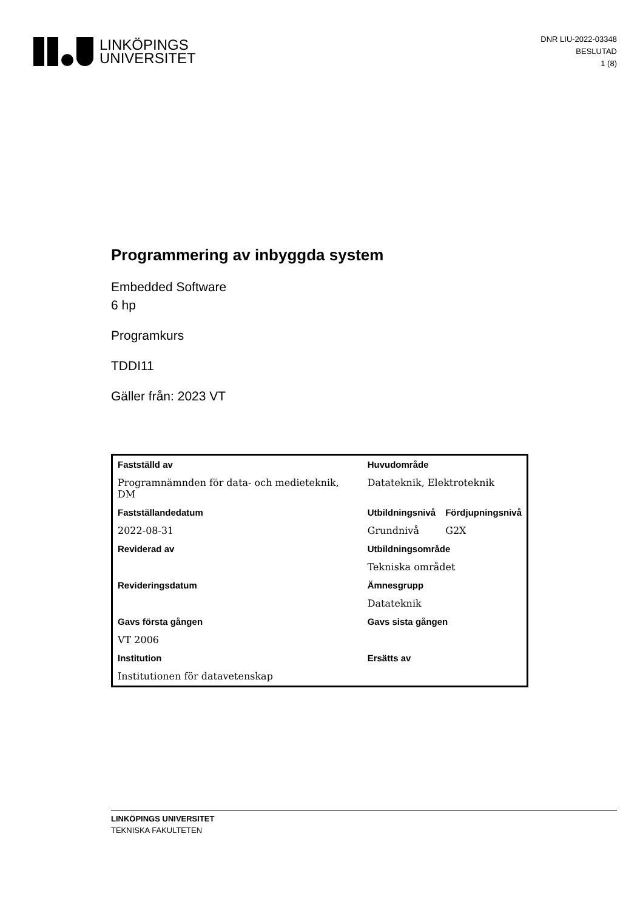LINKÖPINGS
UNIVERSITET
DNR LIU-2022-03348
BESLUTAD
1 (8)
Programmering av inbyggda system
Embedded Software
6 hp
Programkurs
TDDI11
Gäller från: 2023 VT
| Fastställd av | Huvudområde | |
| --- | --- | --- |
| Programnämnden för data- och medieteknik, DM | Datateknik, Elektroteknik | |
| Fastställandedatum | Utbildningsnivå | Fördjupningsnivå |
| 2022-08-31 | Grundnivå | G2X |
| Reviderad av | Utbildningsområde | |
| | Tekniska området | |
| Revideringsdatum | Ämnesgrupp | |
| | Datateknik | |
| Gavs första gången | Gavs sista gången | |
| VT 2006 | | |
| Institution | Ersätts av | |
| Institutionen för datavetenskap | | |
LINKÖPINGS UNIVERSITET
TEKNISKA FAKULTETEN